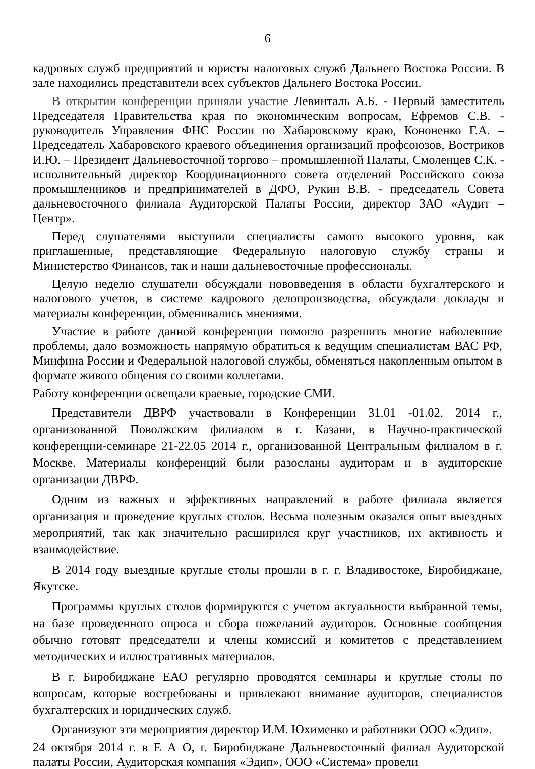6
кадровых служб предприятий и юристы налоговых служб Дальнего Востока России. В зале находились представители всех субъектов Дальнего Востока России.
В открытии конференции приняли участие Левинталь А.Б. - Первый заместитель Председателя Правительства края по экономическим вопросам, Ефремов С.В. - руководитель Управления ФНС России по Хабаровскому краю, Кононенко Г.А. – Председатель Хабаровского краевого объединения организаций профсоюзов, Востриков И.Ю. – Президент Дальневосточной торгово – промышленной Палаты, Смоленцев С.К. - исполнительный директор Координационного совета отделений Российского союза промышленников и предпринимателей в ДФО, Рукин В.В. - председатель Совета дальневосточного филиала Аудиторской Палаты России, директор ЗАО «Аудит – Центр».
Перед слушателями выступили специалисты самого высокого уровня, как приглашенные, представляющие Федеральную налоговую службу страны и Министерство Финансов, так и наши дальневосточные профессионалы.
Целую неделю слушатели обсуждали нововведения в области бухгалтерского и налогового учетов, в системе кадрового делопроизводства, обсуждали доклады и материалы конференции, обменивались мнениями.
Участие в работе данной конференции помогло разрешить многие наболевшие проблемы, дало возможность напрямую обратиться к ведущим специалистам ВАС РФ, Минфина России и Федеральной налоговой службы, обменяться накопленным опытом в формате живого общения со своими коллегами.
Работу конференции освещали краевые, городские СМИ.
Представители ДВРФ участвовали в Конференции 31.01 -01.02. 2014 г., организованной Поволжским филиалом в г. Казани, в Научно-практической конференции-семинаре 21-22.05 2014 г., организованной Центральным филиалом в г. Москве. Материалы конференций были разосланы аудиторам и в аудиторские организации ДВРФ.
Одним из важных и эффективных направлений в работе филиала является организация и проведение круглых столов. Весьма полезным оказался опыт выездных мероприятий, так как значительно расширился круг участников, их активность и взаимодействие.
В 2014 году выездные круглые столы прошли в г. г. Владивостоке, Биробиджане, Якутске.
Программы круглых столов формируются с учетом актуальности выбранной темы, на базе проведенного опроса и сбора пожеланий аудиторов. Основные сообщения обычно готовят председатели и члены комиссий и комитетов с представлением методических и иллюстративных материалов.
В г. Биробиджане ЕАО регулярно проводятся семинары и круглые столы по вопросам, которые востребованы и привлекают внимание аудиторов, специалистов бухгалтерских и юридических служб.
Организуют эти мероприятия директор И.М. Юхименко и работники ООО «Эдип».
24 октября 2014 г. в Е А О, г. Биробиджане Дальневосточный филиал Аудиторской палаты России, Аудиторская компания «Эдип», ООО «Система» провели